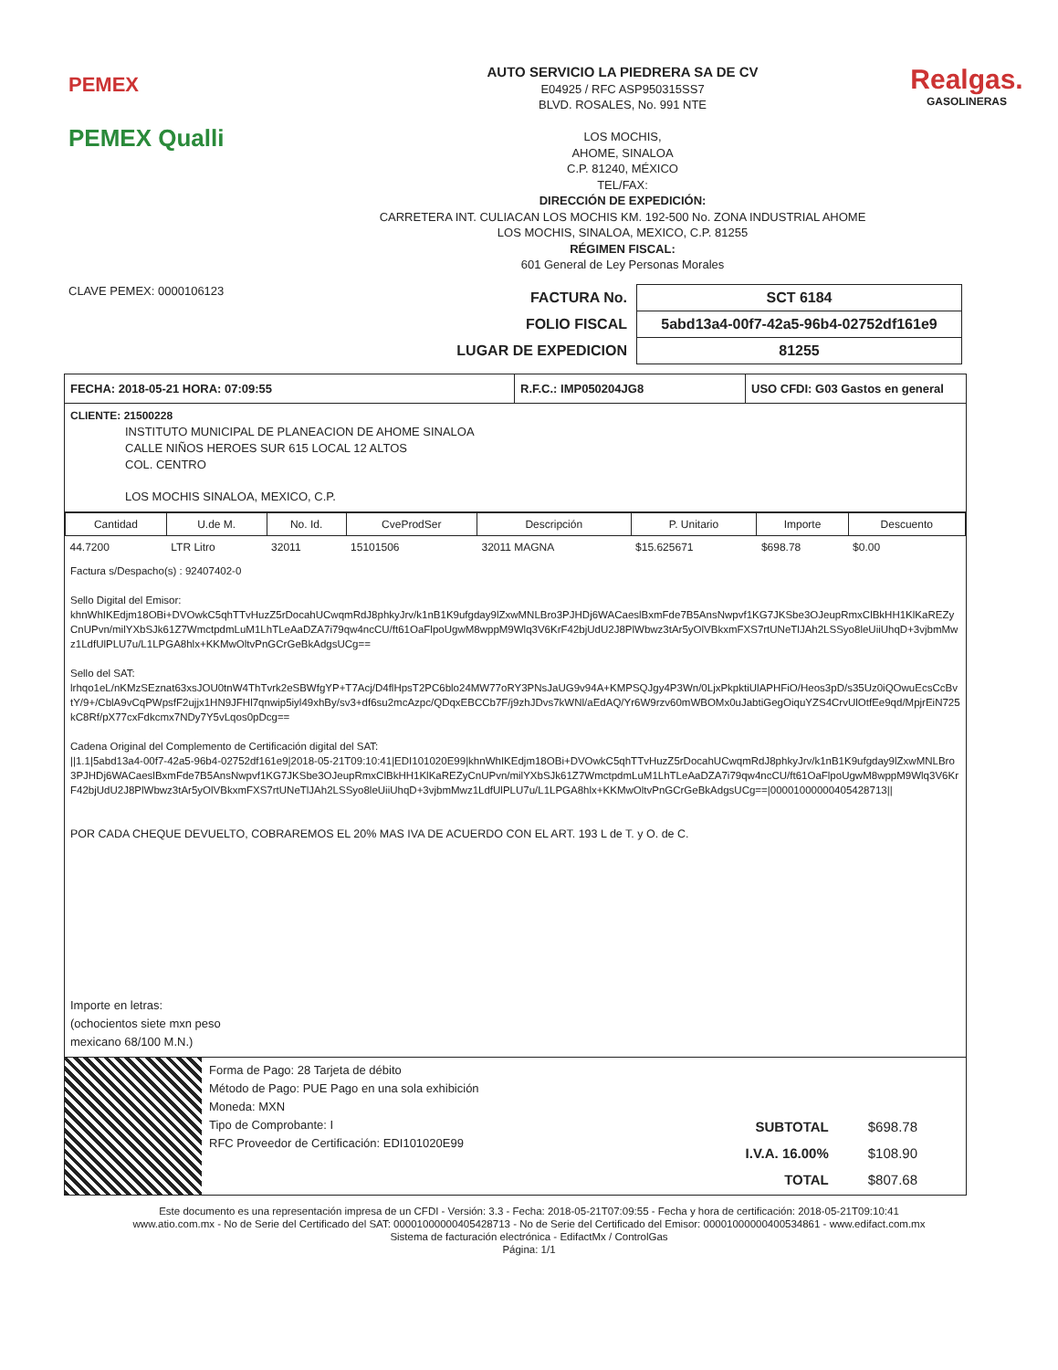PEMEX
PEMEX Qualli
AUTO SERVICIO LA PIEDRERA SA DE CV
E04925 / RFC ASP950315SS7
BLVD. ROSALES, No. 991 NTE
LOS MOCHIS,
AHOME, SINALOA
C.P. 81240, MÉXICO
TEL/FAX:
DIRECCIÓN DE EXPEDICIÓN:
CARRETERA INT. CULIACAN LOS MOCHIS KM. 192-500 No. ZONA INDUSTRIAL AHOME
LOS MOCHIS, SINALOA, MEXICO, C.P. 81255
RÉGIMEN FISCAL:
601 General de Ley Personas Morales
Realgas.
GASOLINERAS
CLAVE PEMEX: 0000106123
| FACTURA No. | SCT 6184 |
| FOLIO FISCAL | 5abd13a4-00f7-42a5-96b4-02752df161e9 |
| LUGAR DE EXPEDICION | 81255 |
FECHA: 2018-05-21 HORA: 07:09:55 R.F.C.: IMP050204JG8 USO CFDI: G03 Gastos en general
CLIENTE: 21500228
INSTITUTO MUNICIPAL DE PLANEACION DE AHOME SINALOA
CALLE NIÑOS HEROES SUR 615 LOCAL 12 ALTOS
COL. CENTRO
LOS MOCHIS SINALOA, MEXICO, C.P.
| Cantidad | U.de M. | No. Id. | CveProdSer | Descripción | P. Unitario | Importe | Descuento |
| --- | --- | --- | --- | --- | --- | --- | --- |
| 44.7200 | LTR Litro | 32011 | 15101506 | 32011 MAGNA | $15.625671 | $698.78 | $0.00 |
Factura s/Despacho(s) : 92407402-0
Sello Digital del Emisor:
khnWhIKEdjm18OBi+DVOwkC5qhTTvHuzZ5rDocahUCwqmRdJ8phkyJrv/k1nB1K9ufgday9lZxwMNLBro3PJHDj6WACaeslBxmFde7B5AnsNwpvf1KG7JKSbe3OJeupRmxClBkHH1KlKaREZyCnUPvn/milYXbSJk61Z7WmctpdmLuM1LhTLeAaDZA7i79qw4ncCU/ft61OaFlpoUgwM8wppM9Wlq3V6KrF42bjUdU2J8PlWbwz3tAr5yOlVBkxmFXS7rtUNeTlJAh2LSSyo8leUiiUhqD+3vjbmMwz1LdfUlPLU7u/L1LPGA8hlx+KKMwOltvPnGCrGeBkAdgsUCg==
Sello del SAT:
lrhqo1eL/nKMzSEznat63xsJOU0tnW4ThTvrk2eSBWfgYP+T7Acj/D4flHpsT2PC6blo24MW77oRY3PNsJaUG9v94A+KMPSQJgy4P3Wn/0LjxPkpktiUlAPHFiO/Heos3pD/s35Uz0iQOwuEcsCcBvtY/9+/CblA9vCqPWpsfF2ujjx1HN9JFHl7qnwip5iyl49xhBy/sv3+df6su2mcAzpc/QDqxEBCCb7F/j9zhJDvs7kWNl/aEdAQ/Yr6W9rzv60mWBOMx0uJabtiGegOiquYZS4CrvUlOtfEe9qd/MpjrEiN725kC8Rf/pX77cxFdkcmx7NDy7Y5vLqos0pDcg==
Cadena Original del Complemento de Certificación digital del SAT:
||1.1|5abd13a4-00f7-42a5-96b4-02752df161e9|2018-05-21T09:10:41|EDI101020E99|khnWhIKEdjm18OBi+DVOwkC5qhTTvHuzZ5rDocahUCwqmRdJ8phkyJrv/k1nB1K9ufgday9lZxwMNLBro3PJHDj6WACaeslBxmFde7B5AnsNwpvf1KG7JKSbe3OJeupRmxClBkHH1KlKaREZyCnUPvn/milYXbSJk61Z7WmctpdmLuM1LhTLeAaDZA7i79qw4ncCU/ft61OaFlpoUgwM8wppM9Wlq3V6KrF42bjUdU2J8PlWbwz3tAr5yOlVBkxmFXS7rtUNeTlJAh2LSSyo8leUiiUhqD+3vjbmMwz1LdfUlPLU7u/L1LPGA8hlx+KKMwOltvPnGCrGeBkAdgsUCg==|00001000000405428713||
POR CADA CHEQUE DEVUELTO, COBRAREMOS EL 20% MAS IVA DE ACUERDO CON EL ART. 193 L de T. y O. de C.
Importe en letras:
(ochocientos siete mxn peso
mexicano 68/100 M.N.)
Forma de Pago: 28 Tarjeta de débito
Método de Pago: PUE Pago en una sola exhibición
Moneda: MXN
Tipo de Comprobante: I
RFC Proveedor de Certificación: EDI101020E99
| SUBTOTAL | $698.78 |
| I.V.A. 16.00% | $108.90 |
| TOTAL | $807.68 |
Este documento es una representación impresa de un CFDI - Versión: 3.3 - Fecha: 2018-05-21T07:09:55 - Fecha y hora de certificación: 2018-05-21T09:10:41
www.atio.com.mx - No de Serie del Certificado del SAT: 00001000000405428713 - No de Serie del Certificado del Emisor: 00001000000400534861 - www.edifact.com.mx
Sistema de facturación electrónica - EdifactMx / ControlGas
Página: 1/1